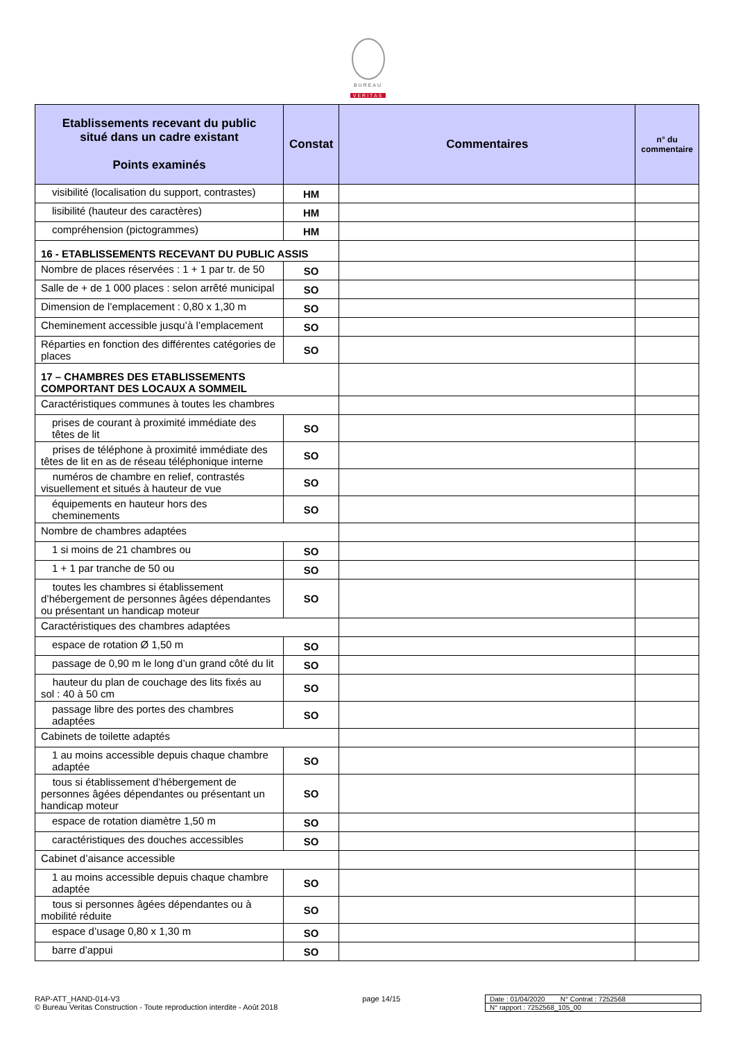BUREAU
VERITAS
| Etablissements recevant du public situé dans un cadre existant Points examinés | Constat | Commentaires | n° du commentaire |
| --- | --- | --- | --- |
| visibilité (localisation du support, contrastes) | HM | | |
| lisibilité (hauteur des caractères) | HM | | |
| compréhension (pictogrammes) | HM | | |
| 16 - ETABLISSEMENTS RECEVANT DU PUBLIC ASSIS | | | |
| Nombre de places réservées : 1 + 1 par tr. de 50 | SO | | |
| Salle de + de 1 000 places : selon arrêté municipal | SO | | |
| Dimension de l’emplacement : 0,80 x 1,30 m | SO | | |
| Cheminement accessible jusqu’à l’emplacement | SO | | |
| Réparties en fonction des différentes catégories de places | SO | | |
| 17 – CHAMBRES DES ETABLISSEMENTS COMPORTANT DES LOCAUX A SOMMEIL | | | |
| Caractéristiques communes à toutes les chambres | | | |
| prises de courant à proximité immédiate des têtes de lit | SO | | |
| prises de téléphone à proximité immédiate des têtes de lit en as de réseau téléphonique interne | SO | | |
| numéros de chambre en relief, contrastés visuellement et situés à hauteur de vue | SO | | |
| équipements en hauteur hors des cheminements | SO | | |
| Nombre de chambres adaptées | | | |
| 1 si moins de 21 chambres ou | SO | | |
| 1 + 1 par tranche de 50 ou | SO | | |
| toutes les chambres si établissement d’hébergement de personnes âgées dépendantes ou présentant un handicap moteur | SO | | |
| Caractéristiques des chambres adaptées | | | |
| espace de rotation Ø 1,50 m | SO | | |
| passage de 0,90 m le long d’un grand côté du lit | SO | | |
| hauteur du plan de couchage des lits fixés au sol : 40 à 50 cm | SO | | |
| passage libre des portes des chambres adaptées | SO | | |
| Cabinets de toilette adaptés | | | |
| 1 au moins accessible depuis chaque chambre adaptée | SO | | |
| tous si établissement d’hébergement de personnes âgées dépendantes ou présentant un handicap moteur | SO | | |
| espace de rotation diamètre 1,50 m | SO | | |
| caractéristiques des douches accessibles | SO | | |
| Cabinet d’aisance accessible | | | |
| 1 au moins accessible depuis chaque chambre adaptée | SO | | |
| tous si personnes âgées dépendantes ou à mobilité réduite | SO | | |
| espace d’usage 0,80 x 1,30 m | SO | | |
| barre d’appui | SO | | |
RAP-ATT_HAND-014-V3
© Bureau Veritas Construction - Toute reproduction interdite - Août 2018
page 14/15 Date : 01/04/2020 N° Contrat : 7252568
N° rapport : 7252568_105_00